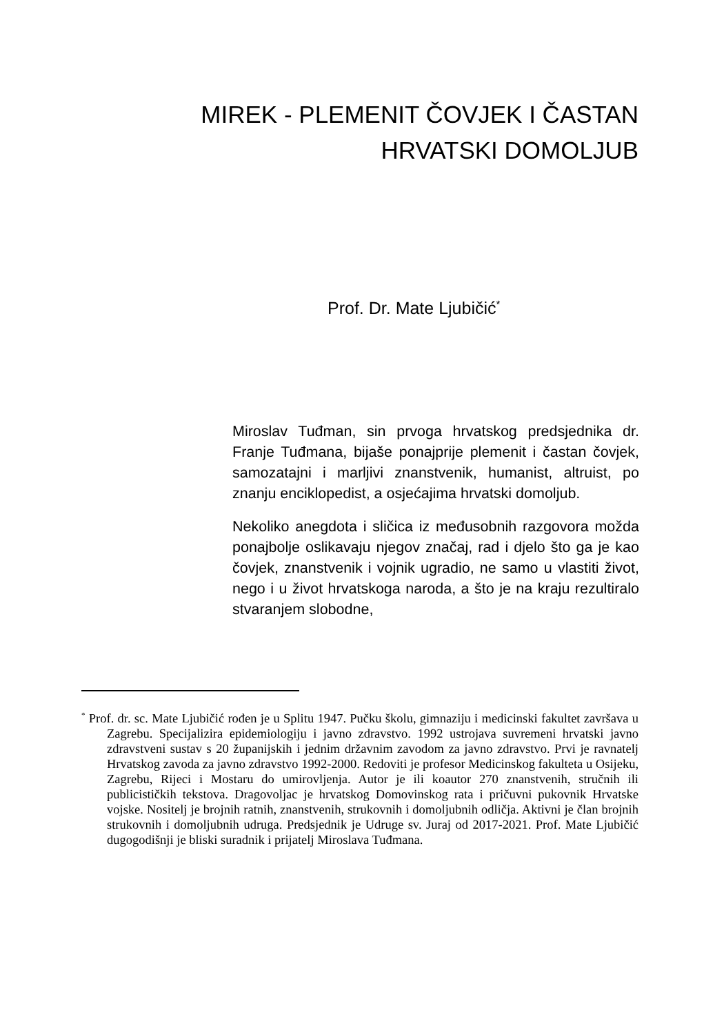MIREK - PLEMENIT ČOVJEK I ČASTAN HRVATSKI DOMOLJUB
Prof. Dr. Mate Ljubičić<sup>*</sup>
Miroslav Tuđman, sin prvoga hrvatskog predsjednika dr. Franje Tuđmana, bijaše ponajprije plemenit i častan čovjek, samozatajni i marljivi znanstvenik, humanist, altruist, po znanju enciklopedist, a osjećajima hrvatski domoljub.
Nekoliko anegdota i sličica iz međusobnih razgovora možda ponajbolje oslikavaju njegov značaj, rad i djelo što ga je kao čovjek, znanstvenik i vojnik ugradio, ne samo u vlastiti život, nego i u život hrvatskoga naroda, a što je na kraju rezultiralo stvaranjem slobodne,
<sup>*</sup> Prof. dr. sc. Mate Ljubičić rođen je u Splitu 1947. Pučku školu, gimnaziju i medicinski fakultet završava u Zagrebu. Specijalizira epidemiologiju i javno zdravstvo. 1992 ustrojava suvremeni hrvatski javno zdravstveni sustav s 20 županijskih i jednim državnim zavodom za javno zdravstvo. Prvi je ravnatelj Hrvatskog zavoda za javno zdravstvo 1992-2000. Redoviti je profesor Medicinskog fakulteta u Osijeku, Zagrebu, Rijeci i Mostaru do umirovljenja. Autor je ili koautor 270 znanstvenih, stručnih ili publicističkih tekstova. Dragovoljac je hrvatskog Domovinskog rata i pričuvni pukovnik Hrvatske vojske. Nositelj je brojnih ratnih, znanstvenih, strukovnih i domoljubnih odličja. Aktivni je član brojnih strukovnih i domoljubnih udruga. Predsjednik je Udruge sv. Juraj od 2017-2021. Prof. Mate Ljubičić dugogodišnji je bliski suradnik i prijatelj Miroslava Tuđmana.